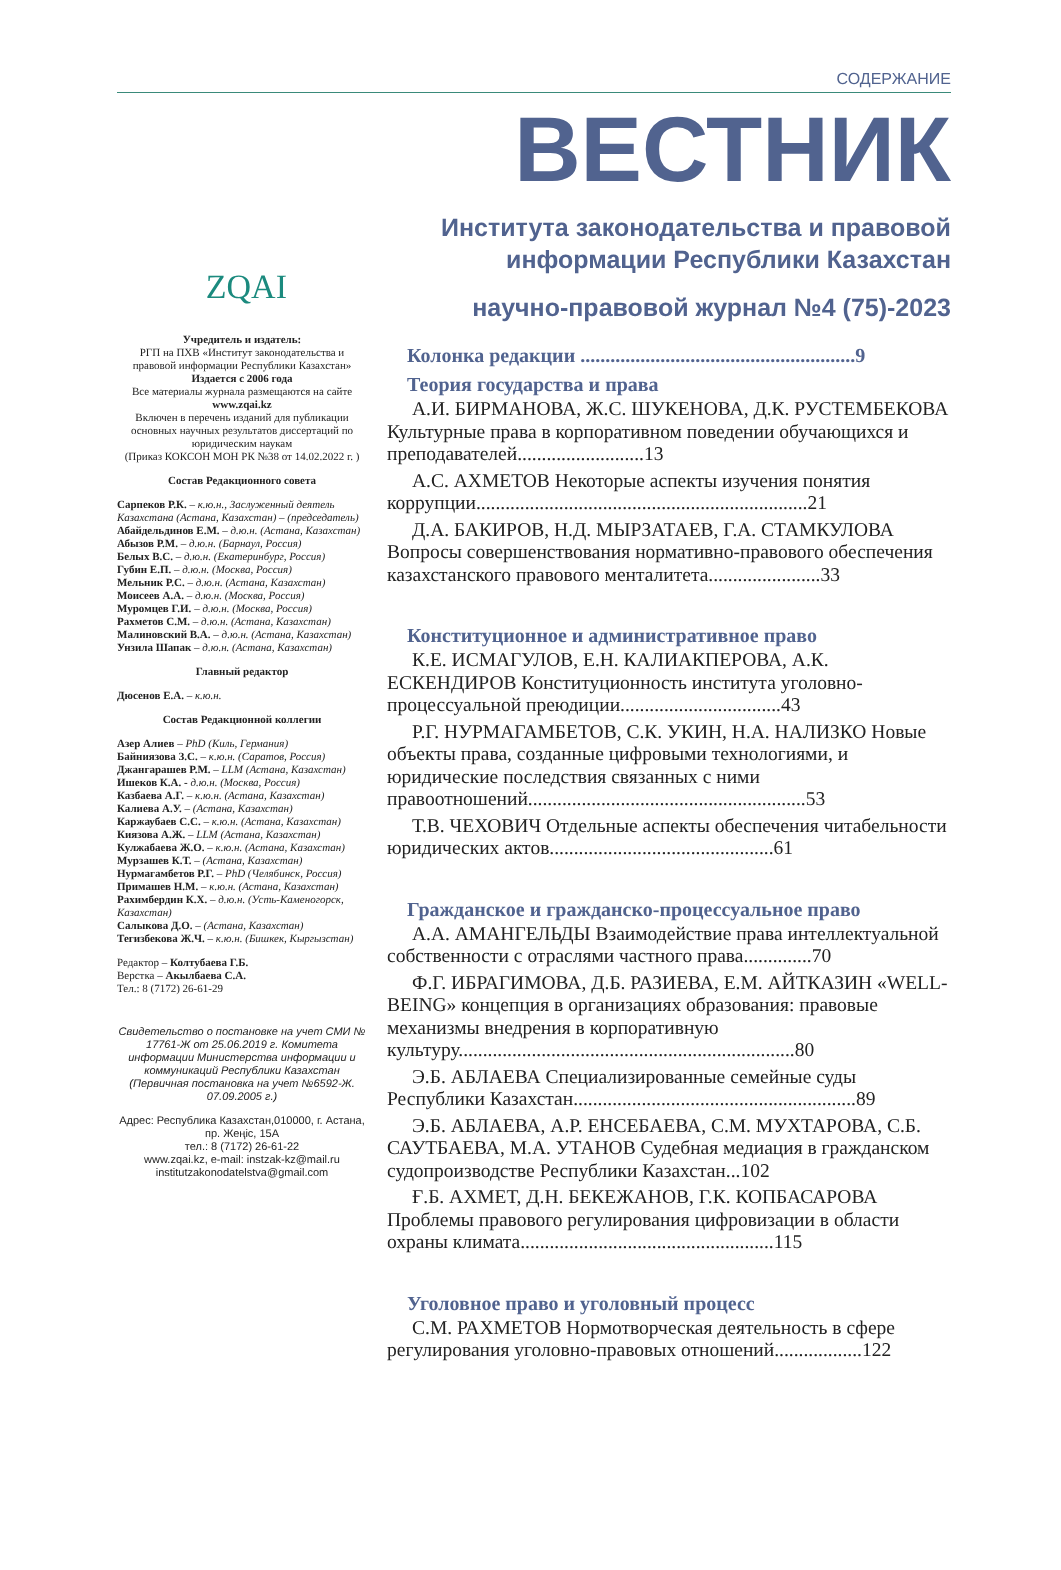СОДЕРЖАНИЕ
ZQAI
Учредитель и издатель:
РГП на ПХВ «Институт законодательства и правовой информации Республики Казахстан»
Издается с 2006 года
Все материалы журнала размещаются на сайте www.zqai.kz
Включен в перечень изданий для публикации основных научных результатов диссертаций по юридическим наукам
(Приказ КОКСОН МОН РК №38 от 14.02.2022 г. )
Состав Редакционного совета
Сарпеков Р.К. – к.ю.н., Заслуженный деятель Казахстана (Астана, Казахстан) – (председатель)
Абайдельдинов Е.М. – д.ю.н. (Астана, Казахстан)
Абызов Р.М. – д.ю.н. (Барнаул, Россия)
Белых В.С. – д.ю.н. (Екатеринбург, Россия)
Губин Е.П. – д.ю.н. (Москва, Россия)
Мельник Р.С. – д.ю.н. (Астана, Казахстан)
Моисеев А.А. – д.ю.н. (Москва, Россия)
Муромцев Г.И. – д.ю.н. (Москва, Россия)
Рахметов С.М. – д.ю.н. (Астана, Казахстан)
Малиновский В.А. – д.ю.н. (Астана, Казахстан)
Унзила Шапак – д.ю.н. (Астана, Казахстан)
Главный редактор
Дюсенов Е.А. – к.ю.н.
Состав Редакционной коллегии
Азер Алиев – PhD (Киль, Германия)
Байниязова З.С. – к.ю.н. (Саратов, Россия)
Джангарашев Р.М. – LLM (Астана, Казахстан)
Ишеков К.А. - д.ю.н. (Москва, Россия)
Казбаева А.Г. – к.ю.н. (Астана, Казахстан)
Калиева А.У. – (Астана, Казахстан)
Каржаубаев С.С. – к.ю.н. (Астана, Казахстан)
Киязова А.Ж. – LLM (Астана, Казахстан)
Кулжабаева Ж.О. – к.ю.н. (Астана, Казахстан)
Мурзашев К.Т. – (Астана, Казахстан)
Нурмагамбетов Р.Г. – PhD (Челябинск, Россия)
Примашев Н.М. – к.ю.н. (Астана, Казахстан)
Рахимбердин К.Х. – д.ю.н. (Усть-Каменогорск, Казахстан)
Салыкова Д.О. – (Астана, Казахстан)
Тегизбекова Ж.Ч. – к.ю.н. (Бишкек, Кыргызстан)
Редактор – Колтубаева Г.Б.
Верстка – Акылбаева С.А.
Тел.: 8 (7172) 26-61-29
Свидетельство о постановке на учет СМИ № 17761-Ж от 25.06.2019 г. Комитета информации Министерства информации и коммуникаций Республики Казахстан (Первичная постановка на учет №6592-Ж. 07.09.2005 г.)
Адрес: Республика Казахстан,010000, г. Астана, пр. Жеңіс, 15А
тел.: 8 (7172) 26-61-22
www.zqai.kz, e-mail: instzak-kz@mail.ru
institutzakonodatelstva@gmail.com
ВЕСТНИК
Института законодательства и правовой
информации Республики Казахстан
научно-правовой журнал №4 (75)-2023
Колонка редакции .......................................................9
Теория государства и права
А.И. БИРМАНОВА, Ж.С. ШУКЕНОВА, Д.К. РУСТЕМБЕКОВА Культурные права в корпоративном поведении обучающихся и преподавателей..........................13
А.С. АХМЕТОВ Некоторые аспекты изучения понятия коррупции....................................................................21
Д.А. БАКИРОВ, Н.Д. МЫРЗАТАЕВ, Г.А. СТАМКУЛОВА Вопросы совершенствования нормативно-правового обеспечения казахстанского правового менталитета.......................33
Конституционное и административное право
К.Е. ИСМАГУЛОВ, Е.Н. КАЛИАКПЕРОВА, А.К. ЕСКЕНДИРОВ Конституционность института уголовно-процессуальной преюдиции.................................43
Р.Г. НУРМАГАМБЕТОВ, С.К. УКИН, Н.А. НАЛИЗКО Новые объекты права, созданные цифровыми технологиями, и юридические последствия связанных с ними правоотношений.........................................................53
Т.В. ЧЕХОВИЧ Отдельные аспекты обеспечения читабельности юридических актов..............................................61
Гражданское и гражданско-процессуальное право
А.А. АМАНГЕЛЬДЫ Взаимодействие права интеллектуальной собственности с отраслями частного права..............70
Ф.Г. ИБРАГИМОВА, Д.Б. РАЗИЕВА, Е.М. АЙТКАЗИН «WELL-BEING» концепция в организациях образования: правовые механизмы внедрения в корпоративную культуру.....................................................................80
Э.Б. АБЛАЕВА Специализированные семейные суды Республики Казахстан..........................................................89
Э.Б. АБЛАЕВА, А.Р. ЕНСЕБАЕВА, С.М. МУХТАРОВА, С.Б. САУТБАЕВА, М.А. УТАНОВ Судебная медиация в гражданском судопроизводстве Республики Казахстан...102
Ғ.Б. АХМЕТ, Д.Н. БЕКЕЖАНОВ, Г.К. КОПБАСАРОВА Проблемы правового регулирования цифровизации в области охраны климата....................................................115
Уголовное право и уголовный процесс
С.М. РАХМЕТОВ Нормотворческая деятельность в сфере регулирования уголовно-правовых отношений..................122